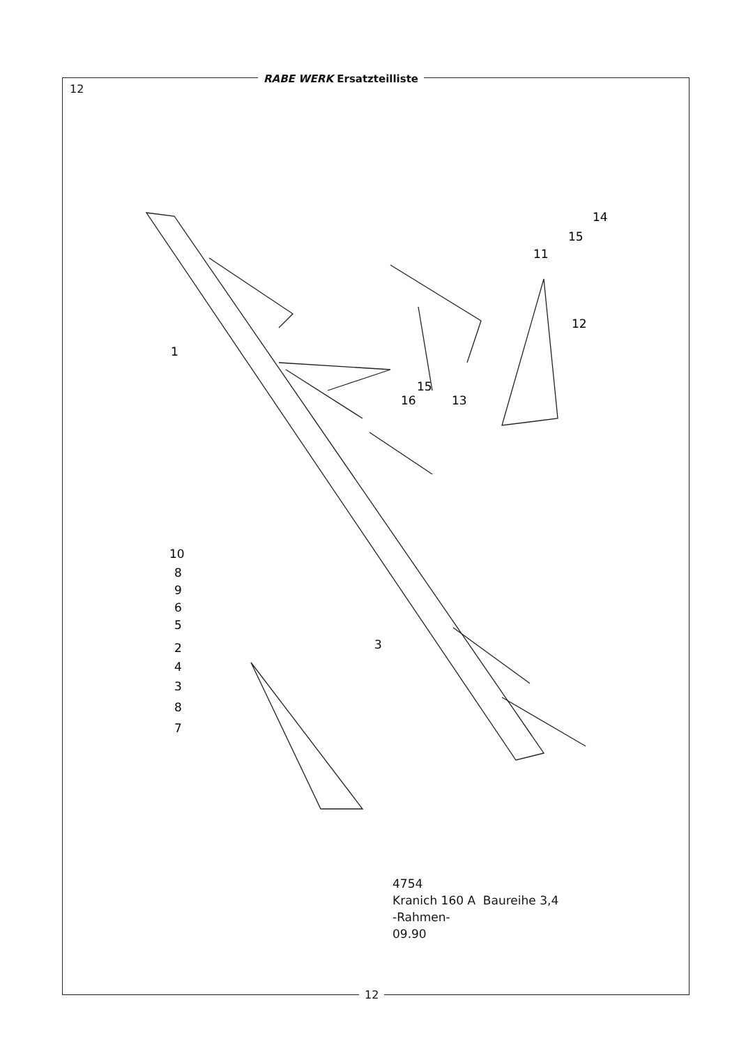RABE WERK Ersatzteilliste
12
1
11
12
13
14
15
15
16
10
8
9
6
5
2
4
3
8
7
3
4754
Kranich 160 A Baureihe 3,4
-Rahmen-
09.90
12